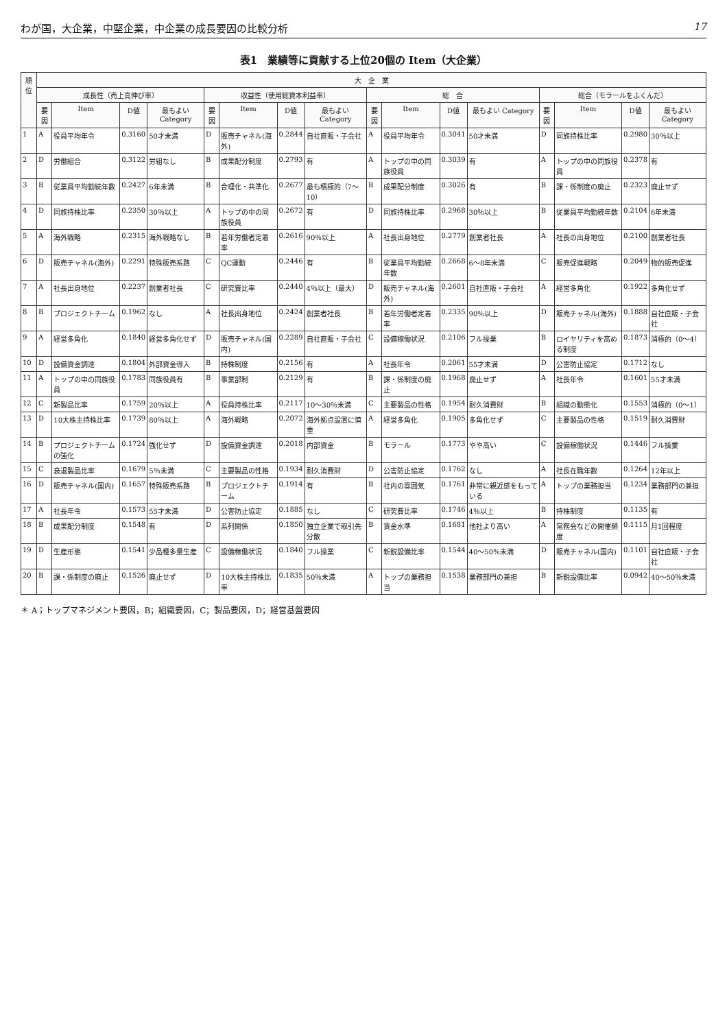わが国，大企業，中堅企業，中企業の成長要因の比較分析 17
表1　業績等に貢献する上位20個の Item（大企業）
| 順位 | 大 企 業 | | | | | | | | | | | | | | | |
| --- | --- | --- | --- | --- | --- | --- | --- | --- | --- | --- | --- | --- | --- | --- | --- | --- |
| | 成長性（売上高伸び率） | | | | 収益性（使用総資本利益率） | | | | 総 合 | | | | 総合（モラールをふくんだ） | | | |
| | 要因 | Item | D値 | 最もよい Category | 要因 | Item | D値 | 最もよい Category | 要因 | Item | D値 | 最もよい Category | 要因 | Item | D値 | 最もよい Category |
| 1 | A | 役員平均年令 | 0.3160 | 50才未満 | D | 販売チャネル(海外) | 0.2844 | 自社直販・子会社 | A | 役員平均年令 | 0.3041 | 50才未満 | D | 同族持株比率 | 0.2980 | 30％以上 |
| 2 | D | 労働組合 | 0.3122 | 労組なし | B | 成果配分制度 | 0.2793 | 有 | A | トップの中の同族役員 | 0.3039 | 有 | A | トップの中の同族役員 | 0.2378 | 有 |
| 3 | B | 従業員平均勤続年数 | 0.2427 | 6年未満 | B | 合理化・共準化 | 0.2677 | 最も積極的（7～10） | B | 成果配分制度 | 0.3026 | 有 | B | 課・係制度の廃止 | 0.2323 | 廃止せず |
| 4 | D | 同族持株比率 | 0.2350 | 30％以上 | A | トップの中の同族役員 | 0.2672 | 有 | D | 同族持株比率 | 0.2968 | 30％以上 | B | 従業員平均勤続年数 | 0.2104 | 6年未満 |
| 5 | A | 海外戦略 | 0.2315 | 海外戦略なし | B | 若年労働者定着率 | 0.2616 | 90％以上 | A | 社長出身地位 | 0.2779 | 創業者社長 | A | 社長の出身地位 | 0.2100 | 創業者社長 |
| 6 | D | 販売チャネル(海外) | 0.2291 | 特殊販売系路 | C | QC運動 | 0.2446 | 有 | B | 従業員平均勤続年数 | 0.2668 | 6～8年未満 | C | 販売促進戦略 | 0.2049 | 物的販売促進 |
| 7 | A | 社長出身地位 | 0.2237 | 創業者社長 | C | 研究費比率 | 0.2440 | 4％以上（最大） | D | 販売チャネル(海外) | 0.2601 | 自社直販・子会社 | A | 経営多角化 | 0.1922 | 多角化せず |
| 8 | B | プロジェクトチーム | 0.1962 | なし | A | 社長出身地位 | 0.2424 | 創業者社長 | B | 若年労働者定着率 | 0.2335 | 90％以上 | D | 販売チャネル(海外) | 0.1888 | 自社直販・子会社 |
| 9 | A | 経営多角化 | 0.1840 | 経営多角化せず | D | 販売チャネル(国内) | 0.2289 | 自社直販・子会社 | C | 設備稼働状況 | 0.2106 | フル操業 | B | ロイヤリティを高める制度 | 0.1873 | 消極的（0～4） |
| 10 | D | 設備資金調達 | 0.1804 | 外部資金導入 | B | 持株制度 | 0.2156 | 有 | A | 社長年令 | 0.2061 | 55才未満 | D | 公害防止協定 | 0.1712 | なし |
| 11 | A | トップの中の同族役員 | 0.1783 | 同族役員有 | B | 事業部制 | 0.2129 | 有 | B | 課・係制度の廃止 | 0.1968 | 廃止せず | A | 社長年令 | 0.1601 | 55才未満 |
| 12 | C | 新製品比率 | 0.1759 | 20％以上 | A | 役員持株比率 | 0.2117 | 10～30％未満 | C | 主要製品の性格 | 0.1954 | 耐久消費財 | B | 組織の動態化 | 0.1553 | 消極的（0～1） |
| 13 | D | 10大株主持株比率 | 0.1739 | 80％以上 | A | 海外戦略 | 0.2072 | 海外拠点設置に慎重 | A | 経営多角化 | 0.1905 | 多角化せず | C | 主要製品の性格 | 0.1519 | 耐久消費財 |
| 14 | B | プロジェクトチームの強化 | 0.1724 | 強化せず | D | 設備資金調達 | 0.2018 | 内部資金 | B | モラール | 0.1773 | やや高い | C | 設備稼働状況 | 0.1446 | フル操業 |
| 15 | C | 衰退製品比率 | 0.1679 | 5％未満 | C | 主要製品の性格 | 0.1934 | 耐久消費財 | D | 公害防止協定 | 0.1762 | なし | A | 社長在職年数 | 0.1264 | 12年以上 |
| 16 | D | 販売チャネル(国内) | 0.1657 | 特殊販売系路 | B | プロジェクトチーム | 0.1914 | 有 | B | 社内の雰囲気 | 0.1761 | 非常に親近感をもっている | A | トップの業務担当 | 0.1234 | 業務部門の兼担 |
| 17 | A | 社長年令 | 0.1573 | 55才未満 | D | 公害防止協定 | 0.1885 | なし | C | 研究費比率 | 0.1746 | 4％以上 | B | 持株制度 | 0.1135 | 有 |
| 18 | B | 成果配分制度 | 0.1548 | 有 | D | 系列関係 | 0.1850 | 独立企業で取引先分散 | B | 賃金水準 | 0.1681 | 他社より高い | A | 常務会などの開催頻度 | 0.1115 | 月1回程度 |
| 19 | D | 生産形態 | 0.1541 | 少品種多量生産 | C | 設備稼働状況 | 0.1840 | フル操業 | C | 新鋭設備比率 | 0.1544 | 40～50％未満 | D | 販売チャネル(国内) | 0.1101 | 自社直販・子会社 |
| 20 | B | 課・係制度の廃止 | 0.1526 | 廃止せず | D | 10大株主持株比率 | 0.1835 | 50％未満 | A | トップの業務担当 | 0.1538 | 業務部門の兼担 | B | 新鋭設備比率 | 0.0942 | 40～50％未満 |
＊ A；トップマネジメント要因，B；組織要因，C；製品要因，D；経営基盤要因